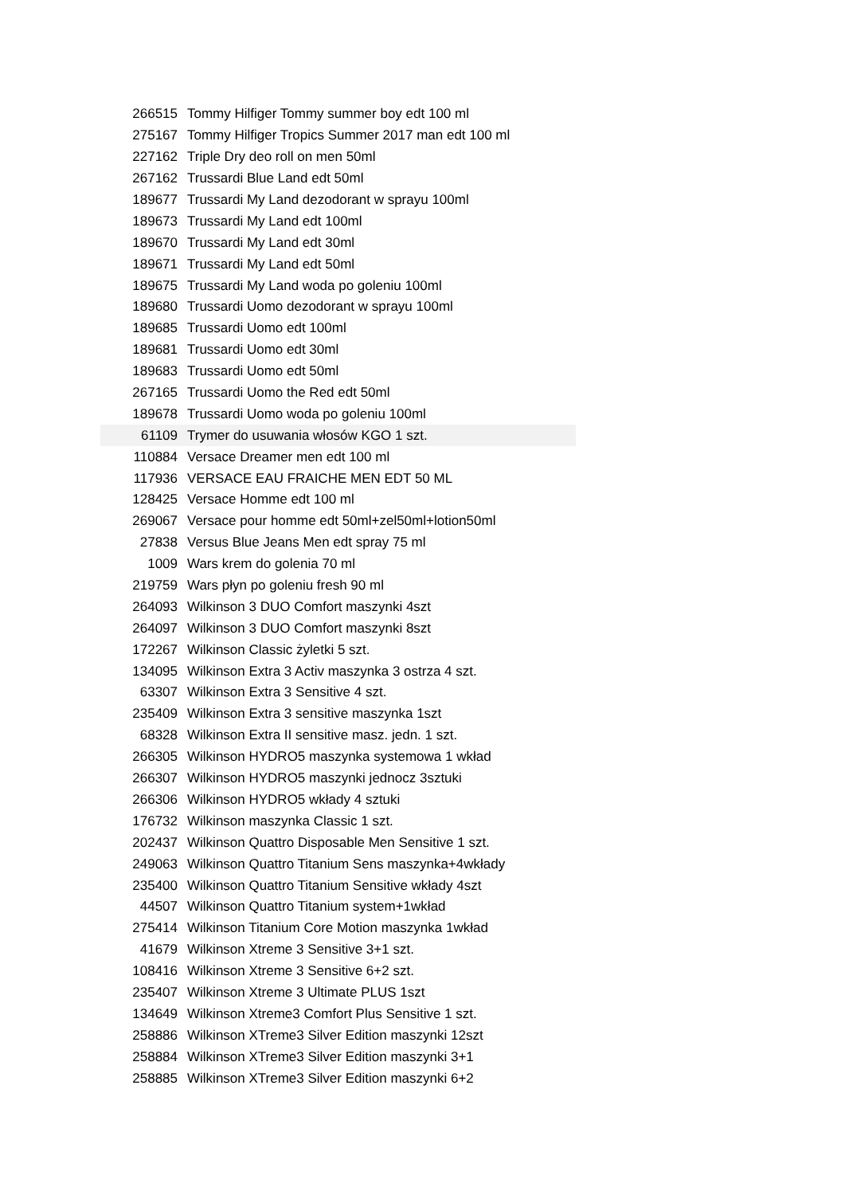| 266515 | Tommy Hilfiger Tommy summer boy edt 100 ml |
| 275167 | Tommy Hilfiger Tropics Summer 2017 man edt 100 ml |
| 227162 | Triple Dry deo roll on men 50ml |
| 267162 | Trussardi Blue Land edt 50ml |
| 189677 | Trussardi My Land dezodorant w sprayu 100ml |
| 189673 | Trussardi My Land edt 100ml |
| 189670 | Trussardi My Land edt 30ml |
| 189671 | Trussardi My Land edt 50ml |
| 189675 | Trussardi My Land woda po goleniu 100ml |
| 189680 | Trussardi Uomo dezodorant w sprayu 100ml |
| 189685 | Trussardi Uomo edt 100ml |
| 189681 | Trussardi Uomo edt 30ml |
| 189683 | Trussardi Uomo edt 50ml |
| 267165 | Trussardi Uomo the Red edt 50ml |
| 189678 | Trussardi Uomo woda po goleniu 100ml |
| 61109 | Trymer do usuwania włosów KGO 1 szt. |
| 110884 | Versace Dreamer men edt 100 ml |
| 117936 | VERSACE EAU FRAICHE MEN EDT 50 ML |
| 128425 | Versace Homme edt 100 ml |
| 269067 | Versace pour homme edt 50ml+zel50ml+lotion50ml |
| 27838 | Versus Blue Jeans Men edt spray 75 ml |
| 1009 | Wars krem do golenia 70 ml |
| 219759 | Wars płyn po goleniu fresh 90 ml |
| 264093 | Wilkinson 3 DUO Comfort maszynki 4szt |
| 264097 | Wilkinson 3 DUO Comfort maszynki 8szt |
| 172267 | Wilkinson Classic żyletki 5 szt. |
| 134095 | Wilkinson Extra 3 Activ maszynka 3 ostrza 4 szt. |
| 63307 | Wilkinson Extra 3 Sensitive 4 szt. |
| 235409 | Wilkinson Extra 3 sensitive maszynka 1szt |
| 68328 | Wilkinson Extra II sensitive masz. jedn. 1 szt. |
| 266305 | Wilkinson HYDRO5 maszynka systemowa 1 wkład |
| 266307 | Wilkinson HYDRO5 maszynki jednocz 3sztuki |
| 266306 | Wilkinson HYDRO5 wkłady 4 sztuki |
| 176732 | Wilkinson maszynka Classic 1 szt. |
| 202437 | Wilkinson Quattro Disposable Men Sensitive 1 szt. |
| 249063 | Wilkinson Quattro Titanium Sens maszynka+4wkłady |
| 235400 | Wilkinson Quattro Titanium Sensitive wkłady 4szt |
| 44507 | Wilkinson Quattro Titanium system+1wkład |
| 275414 | Wilkinson Titanium Core Motion maszynka 1wkład |
| 41679 | Wilkinson Xtreme 3 Sensitive 3+1 szt. |
| 108416 | Wilkinson Xtreme 3 Sensitive 6+2 szt. |
| 235407 | Wilkinson Xtreme 3 Ultimate PLUS 1szt |
| 134649 | Wilkinson Xtreme3 Comfort Plus Sensitive 1 szt. |
| 258886 | Wilkinson XTreme3 Silver Edition maszynki 12szt |
| 258884 | Wilkinson XTreme3 Silver Edition maszynki 3+1 |
| 258885 | Wilkinson XTreme3 Silver Edition maszynki 6+2 |